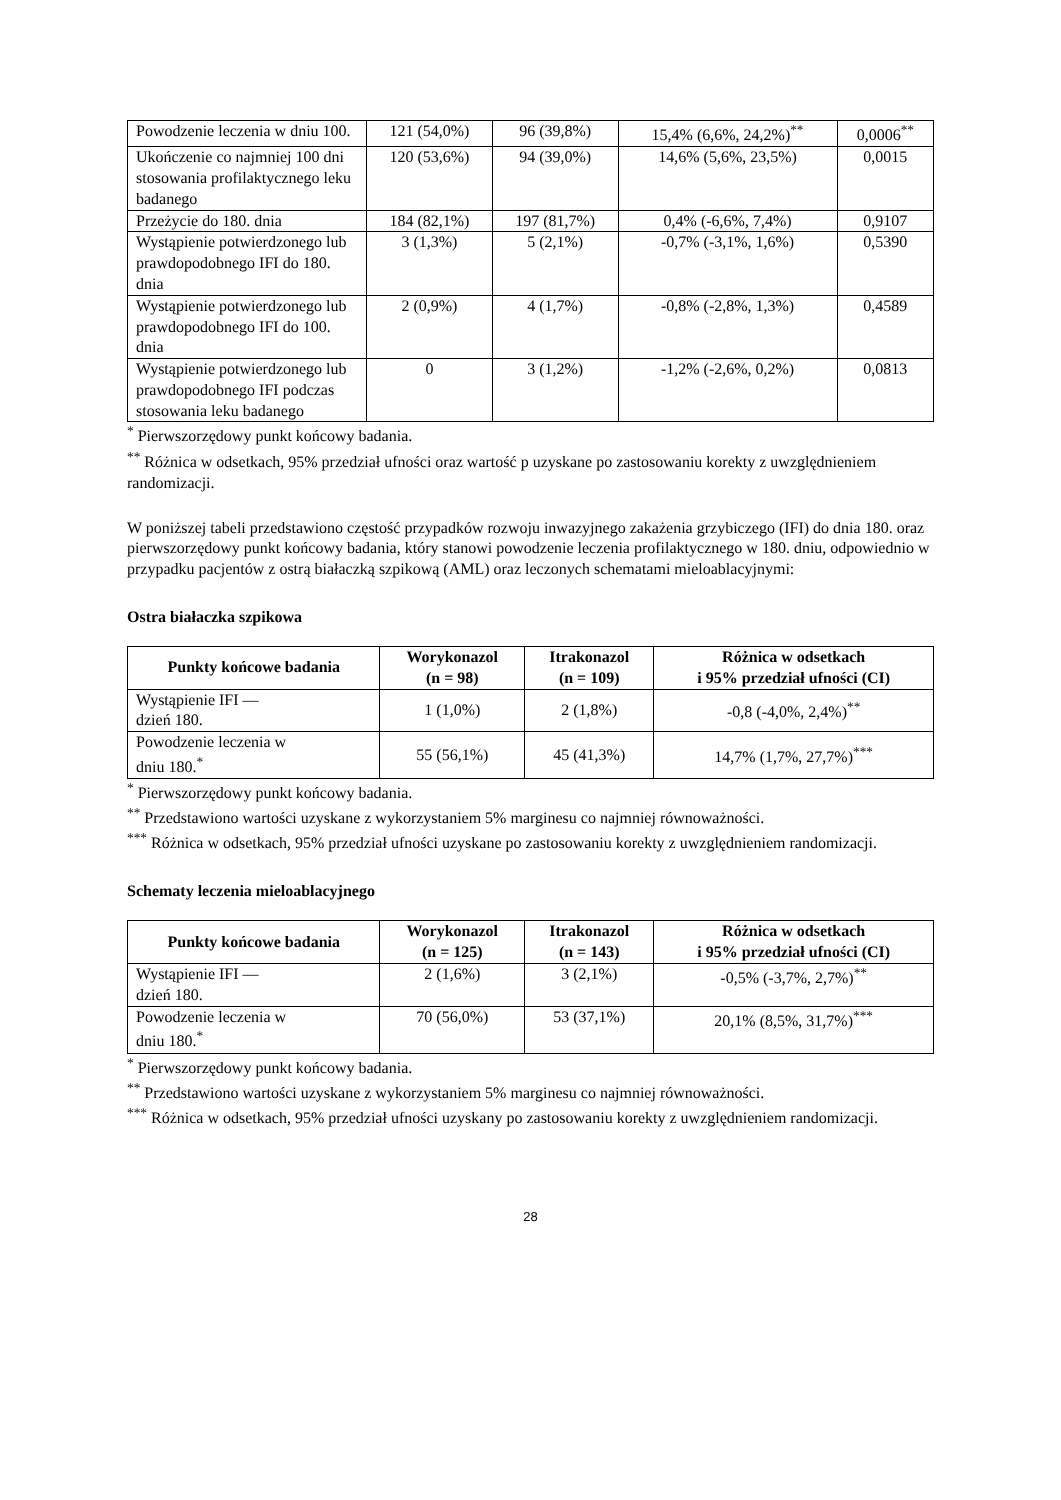| Powodzenie leczenia w dniu 100. | 121 (54,0%) | 96 (39,8%) | 15,4% (6,6%, 24,2%)<sup>**</sup> | 0,0006<sup>**</sup> |
| Ukończenie co najmniej 100 dni stosowania profilaktycznego leku badanego | 120 (53,6%) | 94 (39,0%) | 14,6% (5,6%, 23,5%) | 0,0015 |
| Przeżycie do 180. dnia | 184 (82,1%) | 197 (81,7%) | 0,4% (-6,6%, 7,4%) | 0,9107 |
| Wystąpienie potwierdzonego lub prawdopodobnego IFI do 180. dnia | 3 (1,3%) | 5 (2,1%) | -0,7% (-3,1%, 1,6%) | 0,5390 |
| Wystąpienie potwierdzonego lub prawdopodobnego IFI do 100. dnia | 2 (0,9%) | 4 (1,7%) | -0,8% (-2,8%, 1,3%) | 0,4589 |
| Wystąpienie potwierdzonego lub prawdopodobnego IFI podczas stosowania leku badanego | 0 | 3 (1,2%) | -1,2% (-2,6%, 0,2%) | 0,0813 |
<sup>*</sup> Pierwszorzędowy punkt końcowy badania.
<sup>**</sup> Różnica w odsetkach, 95% przedział ufności oraz wartość p uzyskane po zastosowaniu korekty z uwzględnieniem randomizacji.
W poniższej tabeli przedstawiono częstość przypadków rozwoju inwazyjnego zakażenia grzybiczego (IFI) do dnia 180. oraz pierwszorzędowy punkt końcowy badania, który stanowi powodzenie leczenia profilaktycznego w 180. dniu, odpowiednio w przypadku pacjentów z ostrą białaczką szpikową (AML) oraz leczonych schematami mieloablacyjnymi:
Ostra białaczka szpikowa
| Punkty końcowe badania | Worykonazol (n = 98) | Itrakonazol (n = 109) | Różnica w odsetkach i 95% przedział ufności (CI) |
| --- | --- | --- | --- |
| Wystąpienie IFI — dzień 180. | 1 (1,0%) | 2 (1,8%) | -0,8 (-4,0%, 2,4%)<sup>**</sup> |
| Powodzenie leczenia w dniu 180.<sup>*</sup> | 55 (56,1%) | 45 (41,3%) | 14,7% (1,7%, 27,7%)<sup>***</sup> |
<sup>*</sup> Pierwszorzędowy punkt końcowy badania.
<sup>**</sup> Przedstawiono wartości uzyskane z wykorzystaniem 5% marginesu co najmniej równoważności.
<sup>***</sup> Różnica w odsetkach, 95% przedział ufności uzyskane po zastosowaniu korekty z uwzględnieniem randomizacji.
Schematy leczenia mieloablacyjnego
| Punkty końcowe badania | Worykonazol (n = 125) | Itrakonazol (n = 143) | Różnica w odsetkach i 95% przedział ufności (CI) |
| --- | --- | --- | --- |
| Wystąpienie IFI — dzień 180. | 2 (1,6%) | 3 (2,1%) | -0,5% (-3,7%, 2,7%)<sup>**</sup> |
| Powodzenie leczenia w dniu 180.<sup>*</sup> | 70 (56,0%) | 53 (37,1%) | 20,1% (8,5%, 31,7%)<sup>***</sup> |
<sup>*</sup> Pierwszorzędowy punkt końcowy badania.
<sup>**</sup> Przedstawiono wartości uzyskane z wykorzystaniem 5% marginesu co najmniej równoważności.
<sup>***</sup> Różnica w odsetkach, 95% przedział ufności uzyskany po zastosowaniu korekty z uwzględnieniem randomizacji.
28